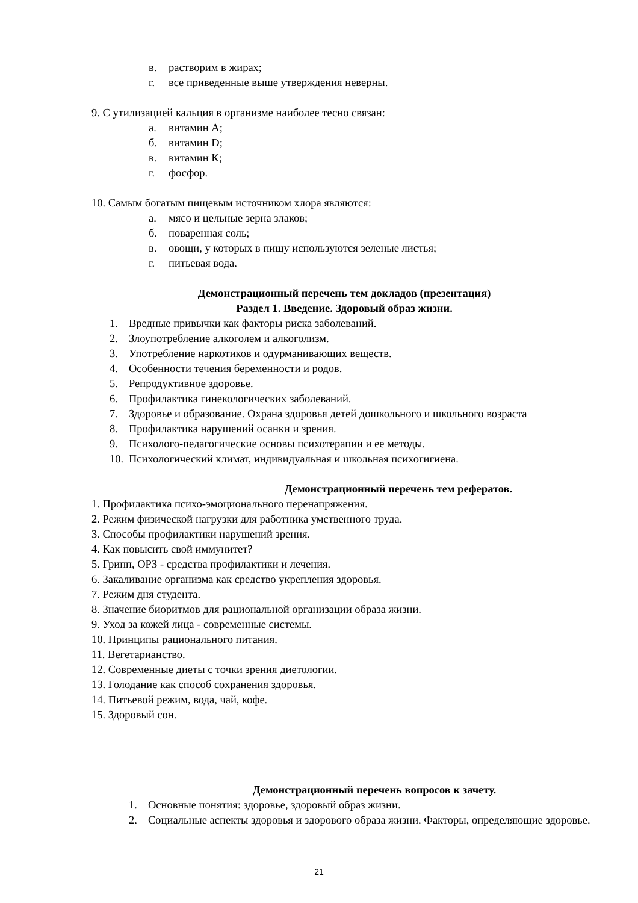в. растворим в жирах;
г. все приведенные выше утверждения неверны.
9. С утилизацией кальция в организме наиболее тесно связан:
а. витамин А;
б. витамин D;
в. витамин К;
г. фосфор.
10. Самым богатым пищевым источником хлора являются:
а. мясо и цельные зерна злаков;
б. поваренная соль;
в. овощи, у которых в пищу используются зеленые листья;
г. питьевая вода.
Демонстрационный перечень тем докладов (презентация)
Раздел 1. Введение. Здоровый образ жизни.
1. Вредные привычки как факторы риска заболеваний.
2. Злоупотребление алкоголем и алкоголизм.
3. Употребление наркотиков и одурманивающих веществ.
4. Особенности течения беременности и родов.
5. Репродуктивное здоровье.
6. Профилактика гинекологических заболеваний.
7. Здоровье и образование. Охрана здоровья детей дошкольного и школьного возраста
8. Профилактика нарушений осанки и зрения.
9. Психолого-педагогические основы психотерапии и ее методы.
10. Психологический климат, индивидуальная и школьная психогигиена.
Демонстрационный перечень тем рефератов.
1. Профилактика психо-эмоционального перенапряжения.
2. Режим физической нагрузки для работника умственного труда.
3. Способы профилактики нарушений зрения.
4. Как повысить свой иммунитет?
5. Грипп, ОРЗ - средства профилактики и лечения.
6. Закаливание организма как средство укрепления здоровья.
7. Режим дня студента.
8. Значение биоритмов для рациональной организации образа жизни.
9. Уход за кожей лица - современные системы.
10. Принципы рационального питания.
11. Вегетарианство.
12. Современные диеты с точки зрения диетологии.
13. Голодание как способ сохранения здоровья.
14. Питьевой режим, вода, чай, кофе.
15. Здоровый сон.
Демонстрационный перечень вопросов к зачету.
1. Основные понятия: здоровье, здоровый образ жизни.
2. Социальные аспекты здоровья и здорового образа жизни. Факторы, определяющие здоровье.
21